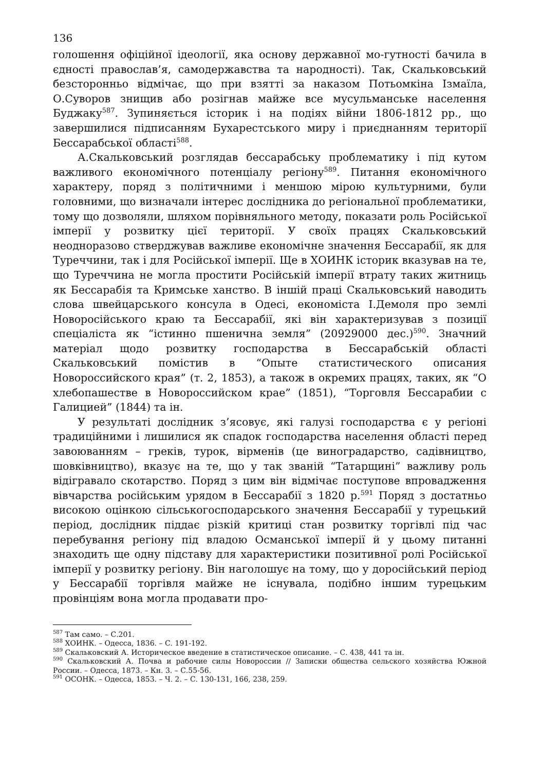136
голошення офіційної ідеології, яка основу державної мо-гутності бачила в єдності православ’я, самодержавства та народності). Так, Скальковський безсторонньо відмічає, що при взятті за наказом Потьомкіна Ізмаїла, О.Суворов знищив або розігнав майже все мусульманське населення Буджаку<sup>587</sup>. Зупиняється історик і на подіях війни 1806-1812 рр., що завершилися підписанням Бухарестського миру і приєднанням території Бессарабської області<sup>588</sup>.
А.Скальковський розглядав бессарабську проблематику і під кутом важливого економічного потенціалу регіону<sup>589</sup>. Питання економічного характеру, поряд з політичними і меншою мірою культурними, були головними, що визначали інтерес дослідника до регіональної проблематики, тому що дозволяли, шляхом порівняльного методу, показати роль Російської імперії у розвитку цієї території. У своїх працях Скальковський неодноразово стверджував важливе економічне значення Бессарабії, як для Туреччини, так і для Російської імперії. Ще в ХОИНК історик вказував на те, що Туреччина не могла простити Російській імперії втрату таких житниць як Бессарабія та Кримське ханство. В іншій праці Скальковський наводить слова швейцарського консула в Одесі, економіста І.Демоля про землі Новоросійського краю та Бессарабії, які він характеризував з позиції спеціаліста як “істинно пшенична земля” (20929000 дес.)<sup>590</sup>. Значний матеріал щодо розвитку господарства в Бессарабській області Скальковський помістив в “Опыте статистического описания Новороссийского края” (т. 2, 1853), а також в окремих працях, таких, як “О хлебопашестве в Новороссийском крае” (1851), “Торговля Бессарабии с Галицией” (1844) та ін.
У результаті дослідник з’ясовує, які галузі господарства є у регіоні традиційними і лишилися як спадок господарства населення області перед завоюванням – греків, турок, вірменів (це виноградарство, садівництво, шовківництво), вказує на те, що у так званій “Татарщині” важливу роль відігравало скотарство. Поряд з цим він відмічає поступове впровадження вівчарства російським урядом в Бессарабії з 1820 р.<sup>591</sup> Поряд з достатньо високою оцінкою сільськогосподарського значення Бессарабії у турецький період, дослідник піддає різкій критиці стан розвитку торгівлі під час перебування регіону під владою Османської імперії й у цьому питанні знаходить ще одну підставу для характеристики позитивної ролі Російської імперії у розвитку регіону. Він наголошує на тому, що у доросійський період у Бессарабії торгівля майже не існувала, подібно іншим турецьким провінціям вона могла продавати про-
<sup>587</sup> Там само. – С.201.
<sup>588</sup> ХОИНК. – Одесса, 1836. – С. 191-192.
<sup>589</sup> Скальковский А. Историческое введение в статистическое описание. – С. 438, 441 та ін.
<sup>590</sup> Скальковский А. Почва и рабочие силы Новороссии // Записки общества сельского хозяйства Южной России. – Одесса, 1873. – Кн. 3. – С.55-56.
<sup>591</sup> ОСОНК. – Одесса, 1853. – Ч. 2. – С. 130-131, 166, 238, 259.